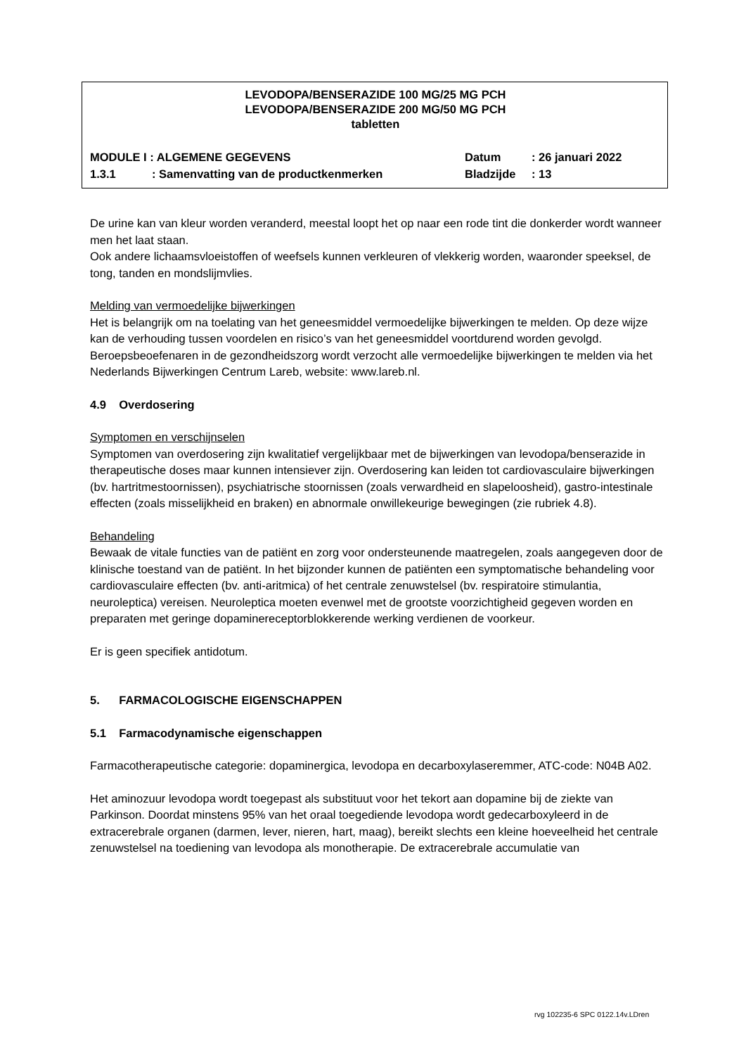LEVODOPA/BENSERAZIDE 100 MG/25 MG PCH
LEVODOPA/BENSERAZIDE 200 MG/50 MG PCH
tabletten
MODULE I : ALGEMENE GEGEVENS Datum: 26 januari 2022
1.3.1: Samenvatting van de productkenmerken Bladzijde: 13
De urine kan van kleur worden veranderd, meestal loopt het op naar een rode tint die donkerder wordt wanneer men het laat staan.
Ook andere lichaamsvloeistoffen of weefsels kunnen verkleuren of vlekkerig worden, waaronder speeksel, de tong, tanden en mondslijmvlies.
Melding van vermoedelijke bijwerkingen
Het is belangrijk om na toelating van het geneesmiddel vermoedelijke bijwerkingen te melden. Op deze wijze kan de verhouding tussen voordelen en risico’s van het geneesmiddel voortdurend worden gevolgd. Beroepsbeoefenaren in de gezondheidszorg wordt verzocht alle vermoedelijke bijwerkingen te melden via het Nederlands Bijwerkingen Centrum Lareb, website: www.lareb.nl.
4.9 Overdosering
Symptomen en verschijnselen
Symptomen van overdosering zijn kwalitatief vergelijkbaar met de bijwerkingen van levodopa/benserazide in therapeutische doses maar kunnen intensiever zijn. Overdosering kan leiden tot cardiovasculaire bijwerkingen (bv. hartritmestoornissen), psychiatrische stoornissen (zoals verwardheid en slapeloosheid), gastro-intestinale effecten (zoals misselijkheid en braken) en abnormale onwillekeurige bewegingen (zie rubriek 4.8).
Behandeling
Bewaak de vitale functies van de patiënt en zorg voor ondersteunende maatregelen, zoals aangegeven door de klinische toestand van de patiënt. In het bijzonder kunnen de patiënten een symptomatische behandeling voor cardiovasculaire effecten (bv. anti-aritmica) of het centrale zenuwstelsel (bv. respiratoire stimulantia, neuroleptica) vereisen. Neuroleptica moeten evenwel met de grootste voorzichtigheid gegeven worden en preparaten met geringe dopaminereceptorblokkerende werking verdienen de voorkeur.
Er is geen specifiek antidotum.
5. FARMACOLOGISCHE EIGENSCHAPPEN
5.1 Farmacodynamische eigenschappen
Farmacotherapeutische categorie: dopaminergica, levodopa en decarboxylaseremmer, ATC-code: N04B A02.
Het aminozuur levodopa wordt toegepast als substituut voor het tekort aan dopamine bij de ziekte van Parkinson. Doordat minstens 95% van het oraal toegediende levodopa wordt gedecarboxyleerd in de extracerebrale organen (darmen, lever, nieren, hart, maag), bereikt slechts een kleine hoeveelheid het centrale zenuwstelsel na toediening van levodopa als monotherapie. De extracerebrale accumulatie van
rvg 102235-6 SPC 0122.14v.LDren